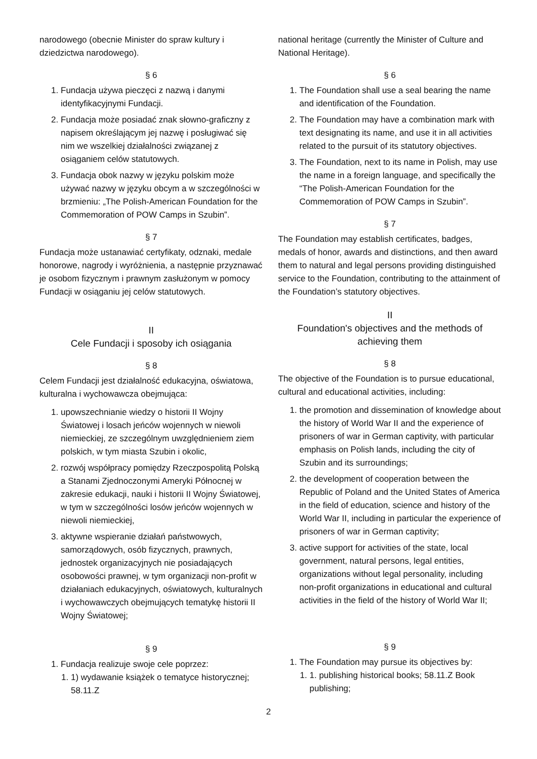narodowego (obecnie Minister do spraw kultury i dziedzictwa narodowego).
§ 6
1. Fundacja używa pieczęci z nazwą i danymi identyfikacyjnymi Fundacji.
2. Fundacja może posiadać znak słowno-graficzny z napisem określającym jej nazwę i posługiwać się nim we wszelkiej działalności związanej z osiąganiem celów statutowych.
3. Fundacja obok nazwy w języku polskim może używać nazwy w języku obcym a w szczególności w brzmieniu: „The Polish-American Foundation for the Commemoration of POW Camps in Szubin”.
§ 7
Fundacja może ustanawiać certyfikaty, odznaki, medale honorowe, nagrody i wyróżnienia, a następnie przyznawać je osobom fizycznym i prawnym zasłużonym w pomocy Fundacji w osiąganiu jej celów statutowych.
II
Cele Fundacji i sposoby ich osiągania
§ 8
Celem Fundacji jest działalność edukacyjna, oświatowa, kulturalna i wychowawcza obejmująca:
1. upowszechnianie wiedzy o historii II Wojny Światowej i losach jeńców wojennych w niewoli niemieckiej, ze szczególnym uwzględnieniem ziem polskich, w tym miasta Szubin i okolic,
2. rozwój współpracy pomiędzy Rzeczpospolitą Polską a Stanami Zjednoczonymi Ameryki Północnej w zakresie edukacji, nauki i historii II Wojny Światowej, w tym w szczególności losów jeńców wojennych w niewoli niemieckiej,
3. aktywne wspieranie działań państwowych, samorządowych, osób fizycznych, prawnych, jednostek organizacyjnych nie posiadających osobowości prawnej, w tym organizacji non-profit w działaniach edukacyjnych, oświatowych, kulturalnych i wychowawczych obejmujących tematykę historii II Wojny Światowej;
§ 9
1. Fundacja realizuje swoje cele poprzez:
1. 1) wydawanie książek o tematyce historycznej; 58.11.Z
national heritage (currently the Minister of Culture and National Heritage).
§ 6
1. The Foundation shall use a seal bearing the name and identification of the Foundation.
2. The Foundation may have a combination mark with text designating its name, and use it in all activities related to the pursuit of its statutory objectives.
3. The Foundation, next to its name in Polish, may use the name in a foreign language, and specifically the “The Polish-American Foundation for the Commemoration of POW Camps in Szubin”.
§ 7
The Foundation may establish certificates, badges, medals of honor, awards and distinctions, and then award them to natural and legal persons providing distinguished service to the Foundation, contributing to the attainment of the Foundation’s statutory objectives.
II
Foundation's objectives and the methods of achieving them
§ 8
The objective of the Foundation is to pursue educational, cultural and educational activities, including:
1. the promotion and dissemination of knowledge about the history of World War II and the experience of prisoners of war in German captivity, with particular emphasis on Polish lands, including the city of Szubin and its surroundings;
2. the development of cooperation between the Republic of Poland and the United States of America in the field of education, science and history of the World War II, including in particular the experience of prisoners of war in German captivity;
3. active support for activities of the state, local government, natural persons, legal entities, organizations without legal personality, including non-profit organizations in educational and cultural activities in the field of the history of World War II;
§ 9
1. The Foundation may pursue its objectives by:
1. 1. publishing historical books; 58.11.Z Book publishing;
2